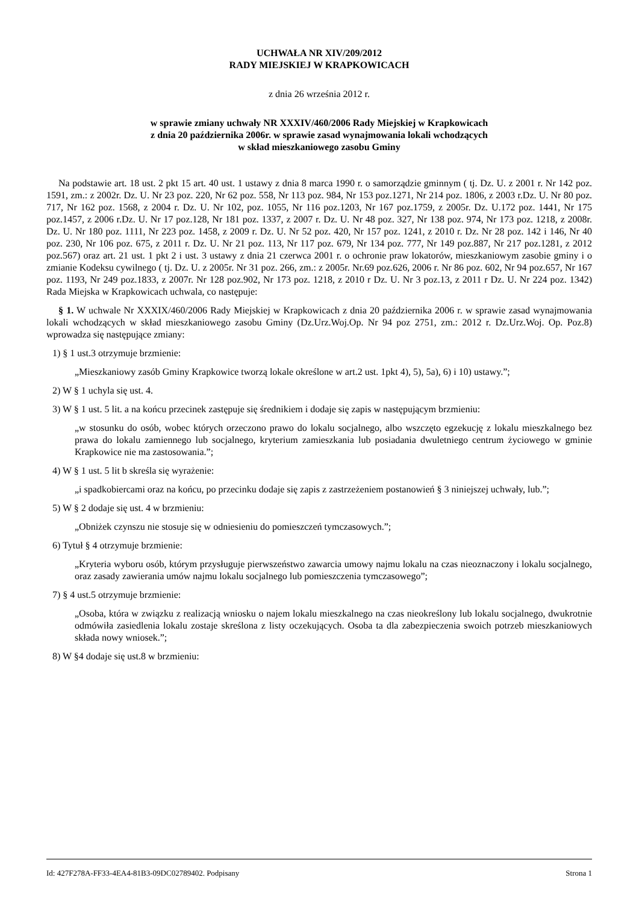UCHWAŁA NR XIV/209/2012
RADY MIEJSKIEJ W KRAPKOWICACH
z dnia 26 września 2012 r.
w sprawie zmiany uchwały NR XXXIV/460/2006 Rady Miejskiej w Krapkowicach
z dnia 20 października 2006r. w sprawie zasad wynajmowania lokali wchodzących
w skład mieszkaniowego zasobu Gminy
Na podstawie art. 18 ust. 2 pkt 15 art. 40 ust. 1 ustawy z dnia 8 marca 1990 r. o samorządzie gminnym ( tj. Dz. U. z 2001 r. Nr 142 poz. 1591, zm.: z 2002r. Dz. U. Nr 23 poz. 220, Nr 62 poz. 558, Nr 113 poz. 984, Nr 153 poz.1271, Nr 214 poz. 1806, z 2003 r.Dz. U. Nr 80 poz. 717, Nr 162 poz. 1568, z 2004 r. Dz. U. Nr 102, poz. 1055, Nr 116 poz.1203, Nr 167 poz.1759, z 2005r. Dz. U.172 poz. 1441, Nr 175 poz.1457, z 2006 r.Dz. U. Nr 17 poz.128, Nr 181 poz. 1337, z 2007 r. Dz. U. Nr 48 poz. 327, Nr 138 poz. 974, Nr 173 poz. 1218, z 2008r. Dz. U. Nr 180 poz. 1111, Nr 223 poz. 1458, z 2009 r. Dz. U. Nr 52 poz. 420, Nr 157 poz. 1241, z 2010 r. Dz. Nr 28 poz. 142 i 146, Nr 40 poz. 230, Nr 106 poz. 675, z 2011 r. Dz. U. Nr 21 poz. 113, Nr 117 poz. 679, Nr 134 poz. 777, Nr 149 poz.887, Nr 217 poz.1281, z 2012 poz.567) oraz art. 21 ust. 1 pkt 2 i ust. 3 ustawy z dnia 21 czerwca 2001 r. o ochronie praw lokatorów, mieszkaniowym zasobie gminy i o zmianie Kodeksu cywilnego ( tj. Dz. U. z 2005r. Nr 31 poz. 266, zm.: z 2005r. Nr.69 poz.626, 2006 r. Nr 86 poz. 602, Nr 94 poz.657, Nr 167 poz. 1193, Nr 249 poz.1833, z 2007r. Nr 128 poz.902, Nr 173 poz. 1218, z 2010 r Dz. U. Nr 3 poz.13, z 2011 r Dz. U. Nr 224 poz. 1342) Rada Miejska w Krapkowicach uchwala, co następuje:
§ 1. W uchwale Nr XXXIX/460/2006 Rady Miejskiej w Krapkowicach z dnia 20 października 2006 r. w sprawie zasad wynajmowania lokali wchodzących w skład mieszkaniowego zasobu Gminy (Dz.Urz.Woj.Op. Nr 94 poz 2751, zm.: 2012 r. Dz.Urz.Woj. Op. Poz.8) wprowadza się następujące zmiany:
1) § 1 ust.3 otrzymuje brzmienie:
„Mieszkaniowy zasób Gminy Krapkowice tworzą lokale określone w art.2 ust. 1pkt 4), 5), 5a), 6) i 10) ustawy.”;
2) W § 1 uchyla się ust. 4.
3) W § 1 ust. 5 lit. a na końcu przecinek zastępuje się średnikiem i dodaje się zapis w następującym brzmieniu:
„w stosunku do osób, wobec których orzeczono prawo do lokalu socjalnego, albo wszczęto egzekucję z lokalu mieszkalnego bez prawa do lokalu zamiennego lub socjalnego, kryterium zamieszkania lub posiadania dwuletniego centrum życiowego w gminie Krapkowice nie ma zastosowania.”;
4) W § 1 ust. 5 lit b skreśla się wyrażenie:
„i spadkobiercami oraz na końcu, po przecinku dodaje się zapis z zastrzeżeniem postanowień § 3 niniejszej uchwały, lub.”;
5) W § 2 dodaje się ust. 4 w brzmieniu:
„Obniżek czynszu nie stosuje się w odniesieniu do pomieszczeń tymczasowych.”;
6) Tytuł § 4 otrzymuje brzmienie:
„Kryteria wyboru osób, którym przysługuje pierwszeństwo zawarcia umowy najmu lokalu na czas nieoznaczony i lokalu socjalnego, oraz zasady zawierania umów najmu lokalu socjalnego lub pomieszczenia tymczasowego”;
7) § 4 ust.5 otrzymuje brzmienie:
„Osoba, która w związku z realizacją wniosku o najem lokalu mieszkalnego na czas nieokreślony lub lokalu socjalnego, dwukrotnie odmówiła zasiedlenia lokalu zostaje skreślona z listy oczekujących. Osoba ta dla zabezpieczenia swoich potrzeb mieszkaniowych składa nowy wniosek.”;
8) W §4 dodaje się ust.8 w brzmieniu:
Id: 427F278A-FF33-4EA4-81B3-09DC02789402. Podpisany Strona 1